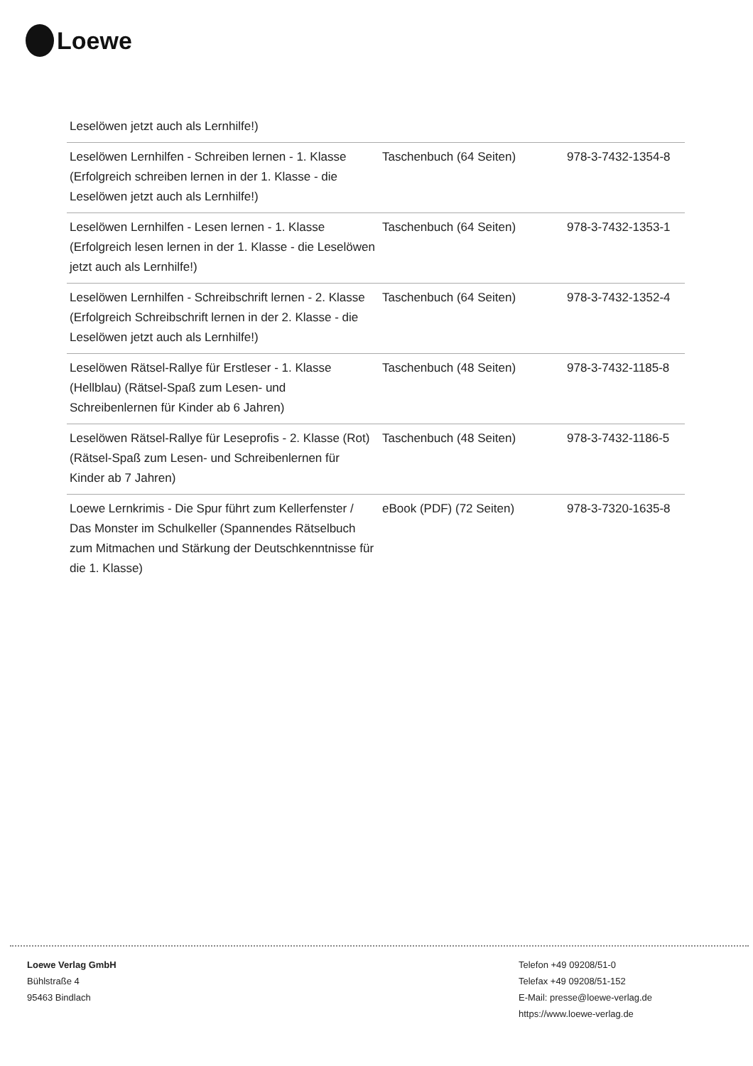Loewe
| Leselöwen jetzt auch als Lernhilfe!) | | |
| Leselöwen Lernhilfen - Schreiben lernen - 1. Klasse (Erfolgreich schreiben lernen in der 1. Klasse - die Leselöwen jetzt auch als Lernhilfe!) | Taschenbuch (64 Seiten) | 978-3-7432-1354-8 |
| Leselöwen Lernhilfen - Lesen lernen - 1. Klasse (Erfolgreich lesen lernen in der 1. Klasse - die Leselöwen jetzt auch als Lernhilfe!) | Taschenbuch (64 Seiten) | 978-3-7432-1353-1 |
| Leselöwen Lernhilfen - Schreibschrift lernen - 2. Klasse (Erfolgreich Schreibschrift lernen in der 2. Klasse - die Leselöwen jetzt auch als Lernhilfe!) | Taschenbuch (64 Seiten) | 978-3-7432-1352-4 |
| Leselöwen Rätsel-Rallye für Erstleser - 1. Klasse (Hellblau) (Rätsel-Spaß zum Lesen- und Schreibenlernen für Kinder ab 6 Jahren) | Taschenbuch (48 Seiten) | 978-3-7432-1185-8 |
| Leselöwen Rätsel-Rallye für Leseprofis - 2. Klasse (Rot) (Rätsel-Spaß zum Lesen- und Schreibenlernen für Kinder ab 7 Jahren) | Taschenbuch (48 Seiten) | 978-3-7432-1186-5 |
| Loewe Lernkrimis - Die Spur führt zum Kellerfenster / Das Monster im Schulkeller (Spannendes Rätselbuch zum Mitmachen und Stärkung der Deutschkenntnisse für die 1. Klasse) | eBook (PDF) (72 Seiten) | 978-3-7320-1635-8 |
Loewe Verlag GmbH
Bühlstraße 4
95463 Bindlach
Telefon +49 09208/51-0
Telefax +49 09208/51-152
E-Mail: presse@loewe-verlag.de
https://www.loewe-verlag.de